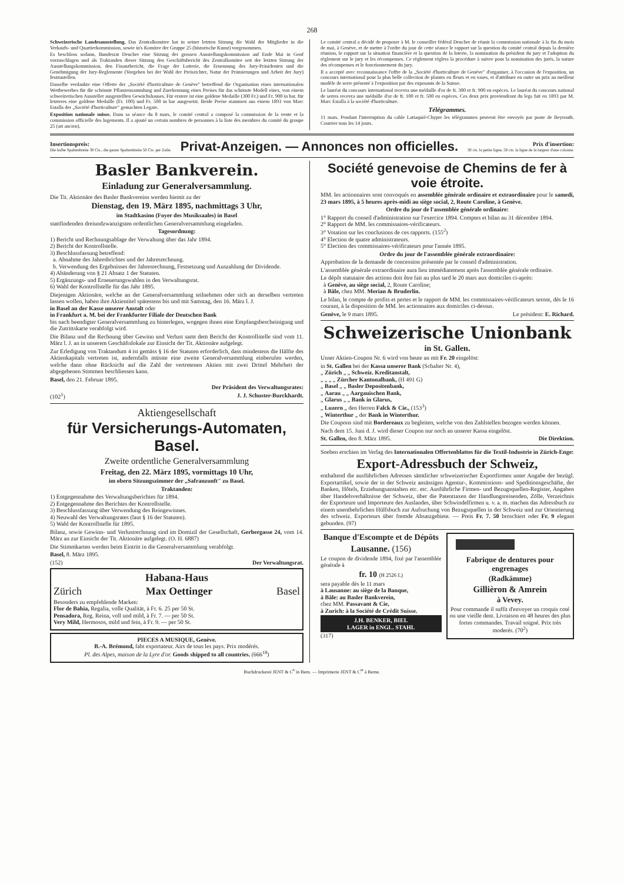268
Schweizerische Landesausstellung. Das Zentralkomitee hat in seiner letzten Sitzung die Wahl der Mitglieder in die Verkaufs- und Quartierkommission, sowie in's Komitee der Gruppe 25 (historische Kunst) vorgenommen.
Es beschloss sodann, Bundesrat Deucher eine Sitzung der grossen Ausstellungskommission auf Ende Mai in Genf vorzuschlagen und als Traktanden dieser Sitzung den Geschäftsbericht des Zentralkomitee seit der letzten Sitzung der Ausstellungskommission, den Finanzbericht, die Frage der Lotterie, die Ernennung des Jury-Präsidenten und die Genehmigung der Jury-Reglemente (Vorgehen bei der Wahl der Preisrichter, Natur der Prämierungen und Arbeit der Jury) festzustellen.
Dasselbe verdankte eine Offerte der „Société d'horticulture de Genève" betreffend die Organisation eines internationalen Wettbewerbes für die schönste Pflanzensammlung und Zuerkennung eines Preises für das schönste Modell eines, von einem schweizerischen Aussteller ausgestellten Gewächshauses. Für erstere ist eine goldene Medaille (300 Fr.) und Fr. 900 in bar, für letzteres eine goldene Medaille (Fr. 100) und Fr. 500 in bar ausgesetzt. Beide Preise stammen aus einem 1893 von Marc Estalla der „Société d'horticulture" gemachten Legate.
Exposition nationale suisse. Dans sa séance du 8 mars, le comité central a composé la commission de la vente et la commission officielle des logements. Il a ajouté un certain nombres de personnes à la liste des membres du comité du groupe 25 (art ancien).
Le comité central a décidé de proposer à M. le conseiller fédéral Deucher de réunir la commission nationale à la fin du mois de mai, à Genève, et de mettre à l'ordre du jour de cette séance le rapport sur la question du comité central depuis la dernière réunion, le rapport sur la situation financière et la question de la loterie, la nomination du président du jury et l'adoption du règlement sur le jury et les récompenses. Ce règlement règlera la procédure à suivre pour la nomination des jurés, la nature des récompenses et le fonctionnement du jury.
Il a accepté avec reconnaissance l'offre de la „Société d'horticulture de Genève" d'organiser, à l'occasion de l'exposition, un concours international pour la plus belle collection de plantes en fleurs et en vases, et d'attribuer en outre un prix au meilleur modèle de serre présenté à l'exposition par des exposants de la Suisse.
Le lauréat du concours international recevra une médaille d'or de fr. 300 et fr. 900 en espèces. Le lauréat du concours national de serres recevra une médaille d'or de fr. 100 et fr. 500 en espèces. Ces deux prix proviendront du legs fait en 1893 par M. Marc Estalla à la société d'horticulture.
Télégrammes.
11 mars. Pendant l'interruption du cable Lattaquié-Chypre les télégrammes peuvent être envoyés par poste de Beyrouth. Courrier tous les 14 jours.
Insertionspreis:
Die halbe Spaltenbreite 30 Cts., die ganze Spaltenbreite 50 Cts. per Zeile.
Privat-Anzeigen. — Annonces non officielles.
Prix d'insertion:
30 cts. la petite ligne, 50 cts. la ligne de la largeur d'une colonne.
Basler Bankverein.
Einladung zur Generalversammlung.
Die Tit. Aktionäre des Basler Bankvereins werden hiemit zu der
Dienstag, den 19. März 1895, nachmittags 3 Uhr,
im Stadtkasino (Foyer des Musiksaales) in Basel
stattfindenden dreiundzwanzigsten ordentlichen Generalversammlung eingeladen.
Tagesordnung:
1) Bericht und Rechnungsablage der Verwaltung über das Jahr 1894.
2) Bericht der Kontrollstelle.
3) Beschlussfassung betreffend:
a. Abnahme des Jahresbrichtes und der Jahresrechnung.
b. Verwendung des Ergebnisses der Jahresrechnung, Festsetzung und Auszahlung der Dividende.
4) Abänderung von § 21 Absatz 1 der Statuten.
5) Ergänzungs- und Erneuerungswahlen in den Verwaltungsrat.
6) Wahl der Kontrollstelle für das Jahr 1895.
Diejenigen Aktionäre, welche an der Generalversammlung teilnehmen oder sich an derselben vertreten lassen wollen, haben ihre Aktientitel spätestens bis und mit Samstag, den 16. März l. J.
in Basel an der Kasse unserer Anstalt oder
in Frankfurt a. M. bei der Frankfurter Filiale der Deutschen Bank
bis nach beendigter Generalversammlung zu hinterlegen, wogegen ihnen eine Empfangsbescheinigung und die Zutrittskarte verabfolgt wird.
Die Bilanz und die Rechnung über Gewinn und Verlust samt dem Bericht der Kontrollstelle sind vom 11. März l. J. an in unserem Geschäftslokale zur Einsicht der Tit. Aktionäre aufgelegt.
Zur Erledigung von Traktandum 4 ist gemäss § 16 der Statuten erforderlich, dass mindestens die Hälfte des Aktienkapitals vertreten ist, andernfalls müsste eine zweite Generalversammlung einberufen werden, welche dann ohne Rücksicht auf die Zahl der vertretenen Aktien mit zwei Drittel Mehrheit der abgegebenen Stimmen beschliessen kann.
Basel, den 21. Februar 1895.
Der Präsident des Verwaltungsrates:
(102<sup>1</sup>) J. J. Schuster-Burckhardt.
Aktiengesellschaft
für Versicherungs-Automaten, Basel.
Zweite ordentliche Generalversammlung
Freitag, den 22. März 1895, vormittags 10 Uhr,
im obern Sitzungszimmer der „Safranzunft" zu Basel.
Traktanden:
1) Entgegennahme des Verwaltungsberichtes für 1894.
2) Entgegennahme des Berichtes der Kontrollstelle.
3) Beschlussfassung über Verwendung des Reingewinnes.
4) Neuwahl des Verwaltungsrates (laut § 16 der Statuten).
5) Wahl der Kontrollstelle für 1895.
Bilanz, sowie Gewinn- und Verlustrechnung sind im Domizil der Gesellschaft, Gerbergasse 24, vom 14. März an zur Einsicht der Tit. Aktionäre aufgelegt. (O. H. 6887)
Die Stimmkarten werden beim Eintritt in die Generalversammlung verabfolgt.
Basel, 8. März 1895.
(152) Der Verwaltungsrat.
Habana-Haus
Zürich Max Oettinger Basel
Besonders zu empfehlende Marken:
Flor de Bahia, Regalia, volle Qualität, à Fr. 6. 25 per 50 St.
Pensadora, Reg. Reina, voll und mild, à Fr. 7. — per 50 St.
Very Mild, Hermosos, mild und fein, à Fr. 9. — per 50 St.
PIECES A MUSIQUE, Genève.
B.-A. Brémond, fabt exportateur. Airs de tous les pays. Prix modérés.
Pl. des Alpes, maison de la Lyre d'or. Goods shipped to all countries. (666<sup>18</sup>)
Société genevoise de Chemins de fer à voie étroite.
MM. les actionnaires sont convoqués en assemblée générale ordinaire et extraordinaire pour le samedi, 23 mars 1895, à 5 heures après-midi au siège social, 2, Route Caroline, à Genève.
Ordre du jour de l'assemblée générale ordinaire:
1° Rapport du conseil d'administration sur l'exercice 1894. Comptes et bilan au 31 décembre 1894.
2° Rapport de MM. les commissaires-vérificateurs.
3° Votation sur les conclusions de ces rapports. (155<sup>2</sup>)
4° Election de quatre administrateurs.
5° Election des commissaires-vérificateurs pour l'année 1895.
Ordre du jour de l'assemblée générale extraordinaire:
Approbation de la demande de concession présentée par le conseil d'administration.
L'assemblée générale extraordinaire aura lieu immédiatement après l'assemblée générale ordinaire.
Le dépôt statutaire des actions doit être fait au plus tard le 20 mars aux domiciles ci-après:
à Genève, au siège social, 2, Route Caroline;
à Bâle, chez MM. Merian & Bruderlin.
Le bilan, le compte de profits et pertes et le rapport de MM. les commissaires-vérificateurs seront, dès le 16 courant, à la disposition de MM. les actionnaires aux domiciles ci-dessus.
Genève, le 9 mars 1895. Le président: E. Richard.
Schweizerische Unionbank
in St. Gallen.
Unser Aktien-Coupon Nr. 6 wird von heute an mit Fr. 20 eingelöst:
in St. Gallen bei der Kassa unserer Bank (Schalter Nr. 4),
„ Zürich „ „ Schweiz. Kreditanstalt,
„ „ „ „ Zürcher Kantonalbank, (H 491 G)
„ Basel „ „ Basler Depositenbank,
„ Aarau „ „ Aargauischen Bank,
„ Glarus „ „ Bank in Glarus,
„ Luzern „ den Herren Falck & Cie., (153<sup>3</sup>)
„ Winterthur „ der Bank in Winterthur.
Die Coupons sind mit Bordereaux zu begleiten, welche von den Zahlstellen bezogen werden können.
Nach dem 15. Juni d. J. wird dieser Coupon nur noch an unserer Kassa eingelöst.
St. Gallen, den 8. März 1895. Die Direktion.
Soeben erschien im Verlag des Internationalen Offertenblattes für die Textil-Industrie in Zürich-Enge:
Export-Adressbuch der Schweiz,
enthaltend die ausführlichen Adressen sämtlicher schweizerischer Exportfirmen unter Angabe der bezügl. Exportartikel, sowie der in der Schweiz ansässigen Agentur-, Kommissions- und Speditionsgeschäfte, der Banken, Hôtels, Erziehungsanstalten etc. etc. Ausführliche Firmen- und Bezugsquellen-Register, Angaben über Handelsverhältnisse der Schweiz, über die Patenttaxen der Handlungsreisenden, Zölle, Verzeichnis der Exporteure und Importeure des Auslandes, über Schwindelfirmen u. v. a. m. machen das Adressbuch zu einem unentbehrlichen Hülfsbuch zur Aufsuchung von Bezugsquellen in der Schweiz und zur Orientierung des schweiz. Exporteurs über fremde Absatzgebiete. — Preis Fr. 7. 50 broschiert oder Fr. 9 elegant gebunden. (97)
Banque d'Escompte et de Dépôts
Lausanne. (156)
Le coupon de dividende 1894, fixé par l'assemblée générale à
fr. 10 (H 2526 L)
sera payable dès le 11 mars
à Lausanne: au siège de la Banque,
à Bâle: au Basler Bankverein,
chez MM. Passavant & Cie,
à Zurich: à la Société de Crédit Suisse.
J.H. BENKER, BIEL
LAGER in ENGL. STAHL
(317)
Fabrique de dentures pour engrenages
(Radkämme)
Gillièron & Amrein
à Vevey.
Pour commande il suffit d'envoyer un croquis coté ou une vieille dent. Livraison en 48 heures des plus fortes commandes. Travail soigné. Prix très moderés. (70<sup>2</sup>)
Buchdruckerei JENT & C<sup>o</sup> in Bern. — Imprimerie JENT & C<sup>ie</sup> à Berne.